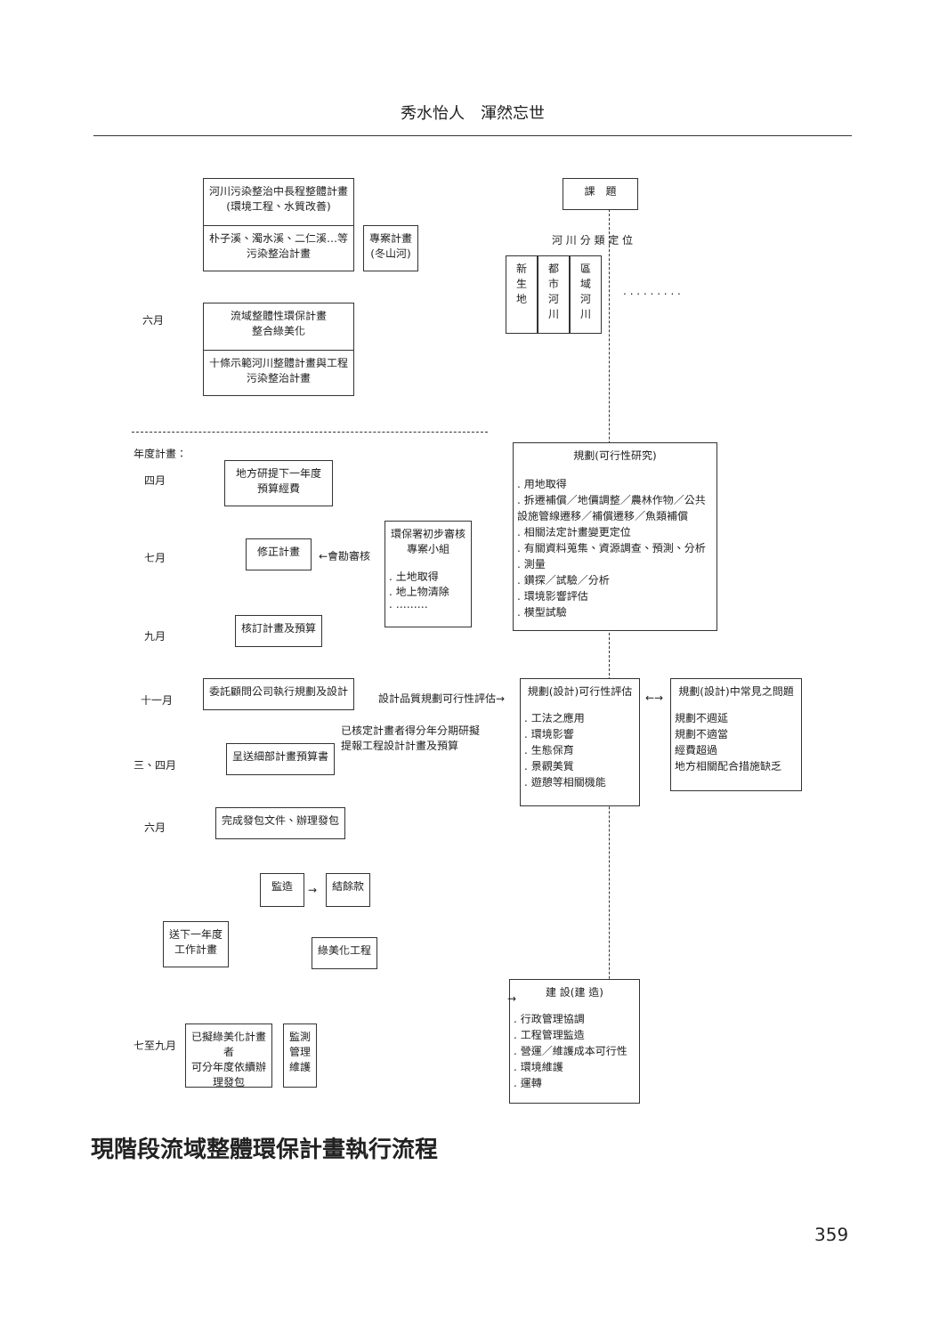秀水怡人　渾然忘世
河川污染整治中長程整體計畫
(環境工程、水質改善)
朴子溪、濁水溪、二仁溪…等
污染整治計畫
專案計畫
(冬山河)
六月
流域整體性環保計畫
整合綠美化
十條示範河川整體計畫與工程
污染整治計畫
課　題
河 川 分 類 定 位
新
生
地
都
市
河
川
區
域
河
川
. . . . . . . . .
年度計畫：
四月
地方研提下一年度
預算經費
規劃(可行性研究)
. 用地取得
. 拆遷補償／地價調整／農林作物／公共設施管線遷移／補償遷移／魚類補償
. 相關法定計畫變更定位
. 有關資料蒐集、資源調查、預測、分析
. 測量
. 鑽探／試驗／分析
. 環境影響評估
. 模型試驗
七月
修正計畫
←會勘審核
環保署初步審核
專案小組
. 土地取得
. 地上物清除
. ………
九月
核訂計畫及預算
十一月
委託顧問公司執行規劃及設計
設計品質規劃可行性評估→
已核定計畫者得分年分期研擬
提報工程設計計畫及預算
規劃(設計)可行性評估
. 工法之應用
. 環境影響
. 生態保育
. 景觀美質
. 遊憩等相關機能
←→
規劃(設計)中常見之問題
規劃不週延
規劃不適當
經費超過
地方相關配合措施缺乏
三、四月
呈送細部計畫預算書
六月
完成發包文件、辦理發包
監造
→
結餘款
送下一年度
工作計畫
綠美化工程
建 設(建 造)
. 行政管理協調
. 工程管理監造
. 營運／維護成本可行性
. 環境維護
. 運轉
→
七至九月
已擬綠美化計畫者
可分年度依續辦
理發包
監測
管理
維護
現階段流域整體環保計畫執行流程
359